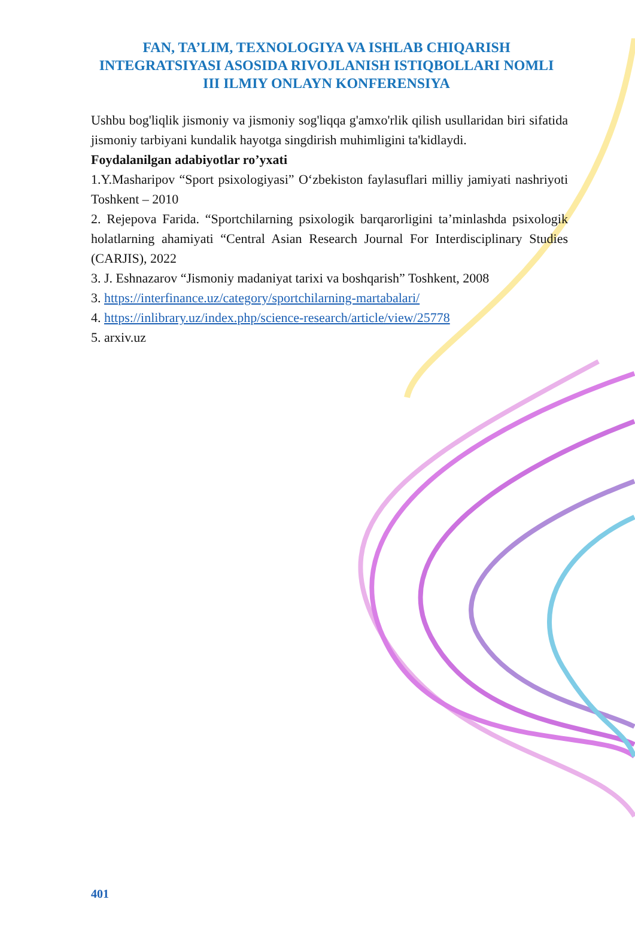FAN, TA’LIM, TEXNOLOGIYA VA ISHLAB CHIQARISH INTEGRATSIYASI ASOSIDA RIVOJLANISH ISTIQBOLLARI NOMLI III ILMIY ONLAYN KONFERENSIYA
Ushbu bog'liqlik jismoniy va jismoniy sog'liqqa g'amxo'rlik qilish usullaridan biri sifatida jismoniy tarbiyani kundalik hayotga singdirish muhimligini ta'kidlaydi.
Foydalanilgan adabiyotlar ro’yxati
1.Y.Masharipov “Sport psixologiyasi” O‘zbekiston faylasuflari milliy jamiyati nashriyoti Toshkent – 2010
2. Rejepova Farida. “Sportchilarning psixologik barqarorligini ta’minlashda psixologik holatlarning ahamiyati “Central Asian Research Journal For Interdisciplinary Studies (CARJIS), 2022
3. J. Eshnazarov “Jismoniy madaniyat tarixi va boshqarish” Toshkent, 2008
3. https://interfinance.uz/category/sportchilarning-martabalari/
4. https://inlibrary.uz/index.php/science-research/article/view/25778
5. arxiv.uz
401